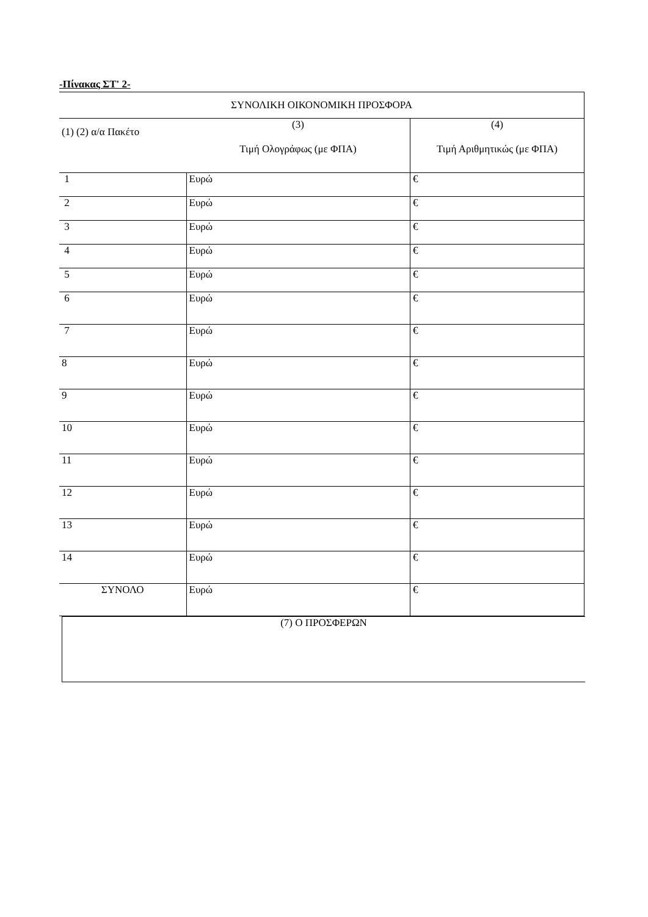-Πίνακας ΣΤ' 2-
| ΣΥΝΟΛΙΚΗ ΟΙΚΟΝΟΜΙΚΗ ΠΡΟΣΦΟΡΑ | | |
| (1) (2) α/α Πακέτο | (3) Τιμή Ολογράφως (με ΦΠΑ) | (4) Τιμή Αριθμητικώς (με ΦΠΑ) |
| 1 | Ευρώ | € |
| 2 | Ευρώ | € |
| 3 | Ευρώ | € |
| 4 | Ευρώ | € |
| 5 | Ευρώ | € |
| 6 | Ευρώ | € |
| 7 | Ευρώ | € |
| 8 | Ευρώ | € |
| 9 | Ευρώ | € |
| 10 | Ευρώ | € |
| 11 | Ευρώ | € |
| 12 | Ευρώ | € |
| 13 | Ευρώ | € |
| 14 | Ευρώ | € |
| ΣΥΝΟΛΟ | Ευρώ | € |
(7) Ο ΠΡΟΣΦΕΡΩΝ